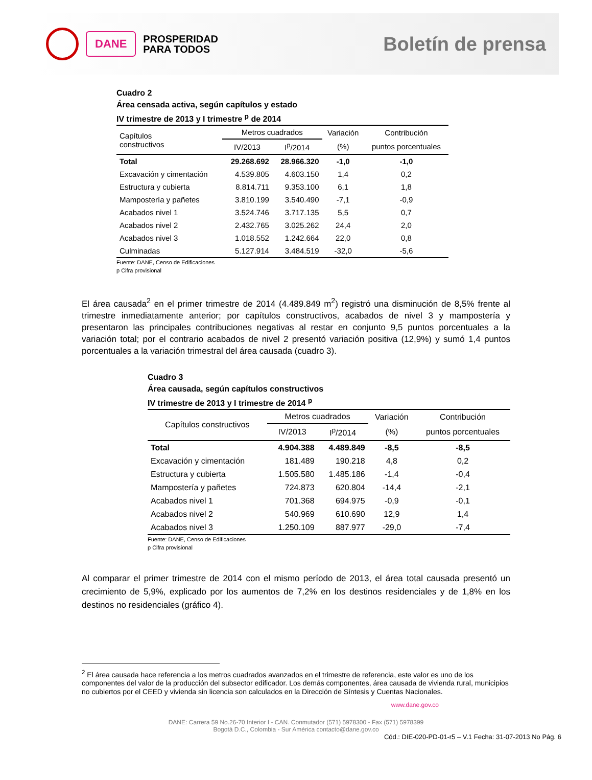DANE
PROSPERIDAD
PARA TODOS
Boletín de prensa
Cuadro 2
Área censada activa, según capítulos y estado
IV trimestre de 2013 y I trimestre <sup>p</sup> de 2014
| Capítulos constructivos | Metros cuadrados | | Variación | Contribución |
| --- | --- | --- | --- | --- |
| | IV/2013 | I<sup>p</sup>/2014 | (%) | puntos porcentuales |
| Total | 29.268.692 | 28.966.320 | -1,0 | -1,0 |
| Excavación y cimentación | 4.539.805 | 4.603.150 | 1,4 | 0,2 |
| Estructura y cubierta | 8.814.711 | 9.353.100 | 6,1 | 1,8 |
| Mampostería y pañetes | 3.810.199 | 3.540.490 | -7,1 | -0,9 |
| Acabados nivel 1 | 3.524.746 | 3.717.135 | 5,5 | 0,7 |
| Acabados nivel 2 | 2.432.765 | 3.025.262 | 24,4 | 2,0 |
| Acabados nivel 3 | 1.018.552 | 1.242.664 | 22,0 | 0,8 |
| Culminadas | 5.127.914 | 3.484.519 | -32,0 | -5,6 |
Fuente: DANE, Censo de Edificaciones
p Cifra provisional
El área causada<sup>2</sup> en el primer trimestre de 2014 (4.489.849 m<sup>2</sup>) registró una disminución de 8,5% frente al trimestre inmediatamente anterior; por capítulos constructivos, acabados de nivel 3 y mampostería y presentaron las principales contribuciones negativas al restar en conjunto 9,5 puntos porcentuales a la variación total; por el contrario acabados de nivel 2 presentó variación positiva (12,9%) y sumó 1,4 puntos porcentuales a la variación trimestral del área causada (cuadro 3).
Cuadro 3
Área causada, según capítulos constructivos
IV trimestre de 2013 y I trimestre de 2014 <sup>p</sup>
| Capítulos constructivos | Metros cuadrados | | Variación | Contribución |
| --- | --- | --- | --- | --- |
| | IV/2013 | I<sup>p</sup>/2014 | (%) | puntos porcentuales |
| Total | 4.904.388 | 4.489.849 | -8,5 | -8,5 |
| Excavación y cimentación | 181.489 | 190.218 | 4,8 | 0,2 |
| Estructura y cubierta | 1.505.580 | 1.485.186 | -1,4 | -0,4 |
| Mampostería y pañetes | 724.873 | 620.804 | -14,4 | -2,1 |
| Acabados nivel 1 | 701.368 | 694.975 | -0,9 | -0,1 |
| Acabados nivel 2 | 540.969 | 610.690 | 12,9 | 1,4 |
| Acabados nivel 3 | 1.250.109 | 887.977 | -29,0 | -7,4 |
Fuente: DANE, Censo de Edificaciones
p Cifra provisional
Al comparar el primer trimestre de 2014 con el mismo período de 2013, el área total causada presentó un crecimiento de 5,9%, explicado por los aumentos de 7,2% en los destinos residenciales y de 1,8% en los destinos no residenciales (gráfico 4).
<sup>2</sup> El área causada hace referencia a los metros cuadrados avanzados en el trimestre de referencia, este valor es uno de los componentes del valor de la producción del subsector edificador. Los demás componentes, área causada de vivienda rural, municipios no cubiertos por el CEED y vivienda sin licencia son calculados en la Dirección de Síntesis y Cuentas Nacionales.
www.dane.gov.co
DANE: Carrera 59 No.26-70 Interior I - CAN. Conmutador (571) 5978300 - Fax (571) 5978399
Bogotá D.C., Colombia - Sur América contacto@dane.gov.co
Cód.: DIE-020-PD-01-r5 – V.1 Fecha: 31-07-2013 No Pág. 6